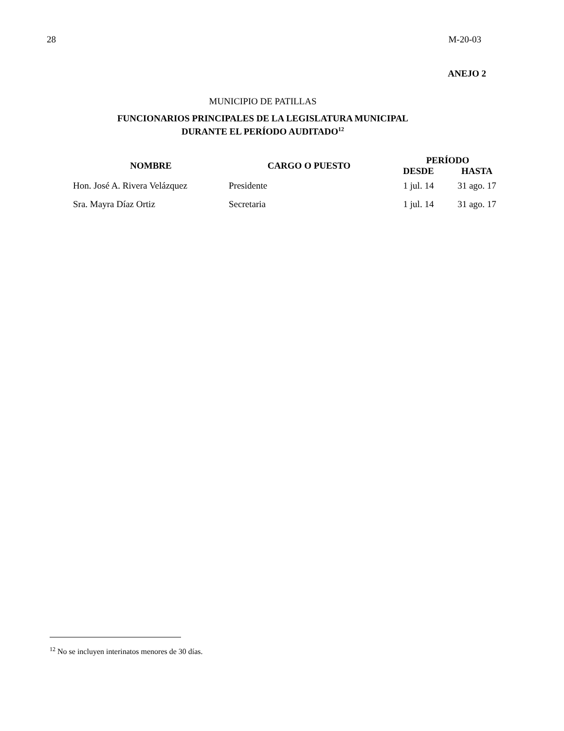28 M-20-03
ANEJO 2
MUNICIPIO DE PATILLAS
FUNCIONARIOS PRINCIPALES DE LA LEGISLATURA MUNICIPAL
DURANTE EL PERÍODO AUDITADO<sup>12</sup>
| NOMBRE | CARGO O PUESTO | PERÍODO | |
| --- | --- | --- | --- |
| | | DESDE | HASTA |
| Hon. José A. Rivera Velázquez | Presidente | 1 jul. 14 | 31 ago. 17 |
| Sra. Mayra Díaz Ortiz | Secretaria | 1 jul. 14 | 31 ago. 17 |
<sup>12</sup> No se incluyen interinatos menores de 30 días.